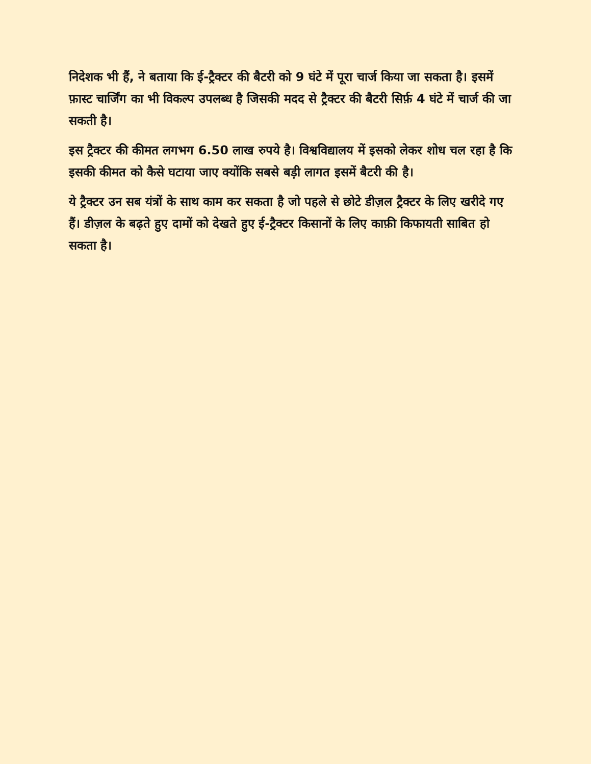निदेशक भी हैं, ने बताया कि ई-ट्रैक्टर की बैटरी को 9 घंटे में पूरा चार्ज किया जा सकता है। इसमें फ़ास्ट चार्जिंग का भी विकल्प उपलब्ध है जिसकी मदद से ट्रैक्टर की बैटरी सिर्फ़ 4 घंटे में चार्ज की जा सकती है।
इस ट्रैक्टर की कीमत लगभग 6.50 लाख रुपये है। विश्वविद्यालय में इसको लेकर शोध चल रहा है कि इसकी कीमत को कैसे घटाया जाए क्योंकि सबसे बड़ी लागत इसमें बैटरी की है।
ये ट्रैक्टर उन सब यंत्रों के साथ काम कर सकता है जो पहले से छोटे डीज़ल ट्रैक्टर के लिए खरीदे गए हैं। डीज़ल के बढ़ते हुए दामों को देखते हुए ई-ट्रैक्टर किसानों के लिए काफ़ी किफायती साबित हो सकता है।